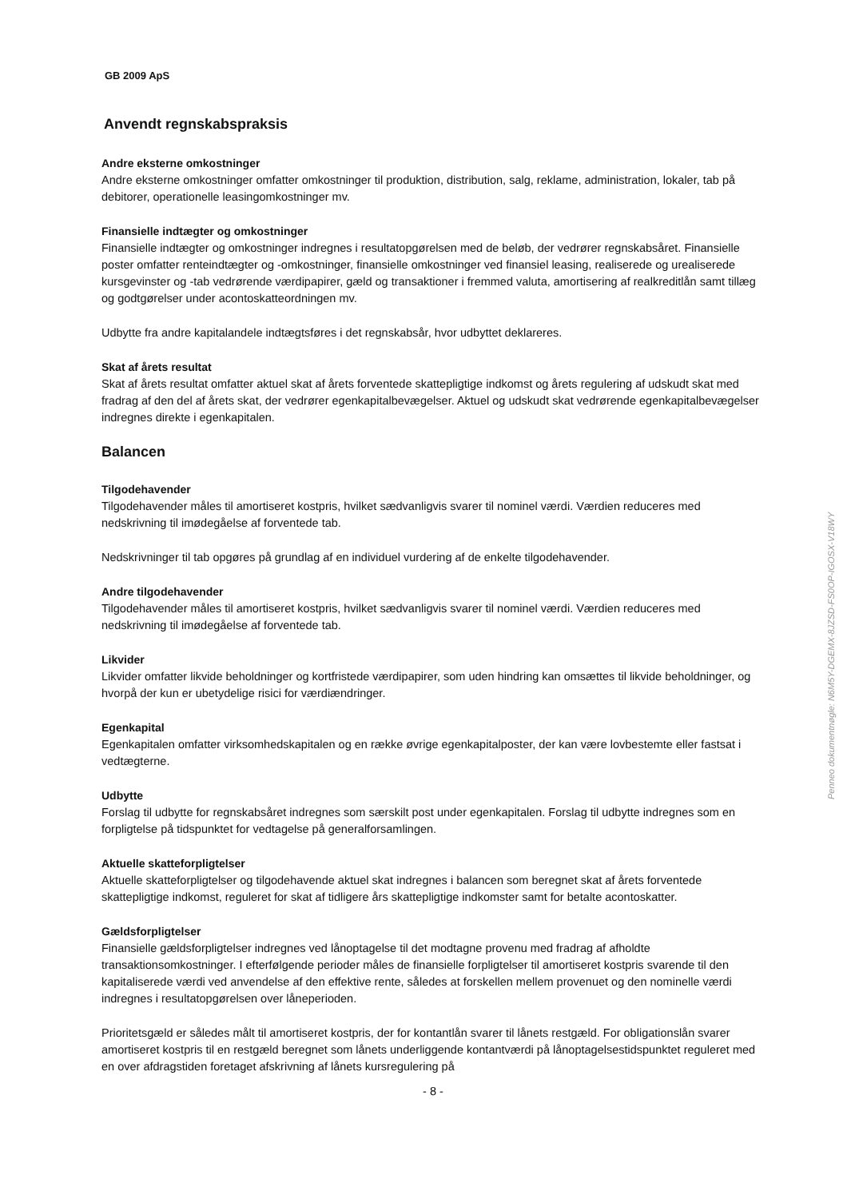GB 2009 ApS
Anvendt regnskabspraksis
Andre eksterne omkostninger
Andre eksterne omkostninger omfatter omkostninger til produktion, distribution, salg, reklame, administration, lokaler, tab på debitorer, operationelle leasingomkostninger mv.
Finansielle indtægter og omkostninger
Finansielle indtægter og omkostninger indregnes i resultatopgørelsen med de beløb, der vedrører regnskabsåret. Finansielle poster omfatter renteindtægter og -omkostninger, finansielle omkostninger ved finansiel leasing, realiserede og urealiserede kursgevinster og -tab vedrørende værdipapirer, gæld og transaktioner i fremmed valuta, amortisering af realkreditlån samt tillæg og godtgørelser under acontoskatteordningen mv.
Udbytte fra andre kapitalandele indtægtsføres i det regnskabsår, hvor udbyttet deklareres.
Skat af årets resultat
Skat af årets resultat omfatter aktuel skat af årets forventede skattepligtige indkomst og årets regulering af udskudt skat med fradrag af den del af årets skat, der vedrører egenkapitalbevægelser. Aktuel og udskudt skat vedrørende egenkapitalbevægelser indregnes direkte i egenkapitalen.
Balancen
Tilgodehavender
Tilgodehavender måles til amortiseret kostpris, hvilket sædvanligvis svarer til nominel værdi. Værdien reduceres med nedskrivning til imødegåelse af forventede tab.
Nedskrivninger til tab opgøres på grundlag af en individuel vurdering af de enkelte tilgodehavender.
Andre tilgodehavender
Tilgodehavender måles til amortiseret kostpris, hvilket sædvanligvis svarer til nominel værdi. Værdien reduceres med nedskrivning til imødegåelse af forventede tab.
Likvider
Likvider omfatter likvide beholdninger og kortfristede værdipapirer, som uden hindring kan omsættes til likvide beholdninger, og hvorpå der kun er ubetydelige risici for værdiændringer.
Egenkapital
Egenkapitalen omfatter virksomhedskapitalen og en række øvrige egenkapitalposter, der kan være lovbestemte eller fastsat i vedtægterne.
Udbytte
Forslag til udbytte for regnskabsåret indregnes som særskilt post under egenkapitalen. Forslag til udbytte indregnes som en forpligtelse på tidspunktet for vedtagelse på generalforsamlingen.
Aktuelle skatteforpligtelser
Aktuelle skatteforpligtelser og tilgodehavende aktuel skat indregnes i balancen som beregnet skat af årets forventede skattepligtige indkomst, reguleret for skat af tidligere års skattepligtige indkomster samt for betalte acontoskatter.
Gældsforpligtelser
Finansielle gældsforpligtelser indregnes ved lånoptagelse til det modtagne provenu med fradrag af afholdte transaktionsomkostninger. I efterfølgende perioder måles de finansielle forpligtelser til amortiseret kostpris svarende til den kapitaliserede værdi ved anvendelse af den effektive rente, således at forskellen mellem provenuet og den nominelle værdi indregnes i resultatopgørelsen over låneperioden.
Prioritetsgæld er således målt til amortiseret kostpris, der for kontantlån svarer til lånets restgæld. For obligationslån svarer amortiseret kostpris til en restgæld beregnet som lånets underliggende kontantværdi på lånoptagelsestidspunktet reguleret med en over afdragstiden foretaget afskrivning af lånets kursregulering på
- 8 -
Penneo dokumentnøgle: N6M5Y-DGEMX-8JZSD-FS0OP-IGOSX-V18WY